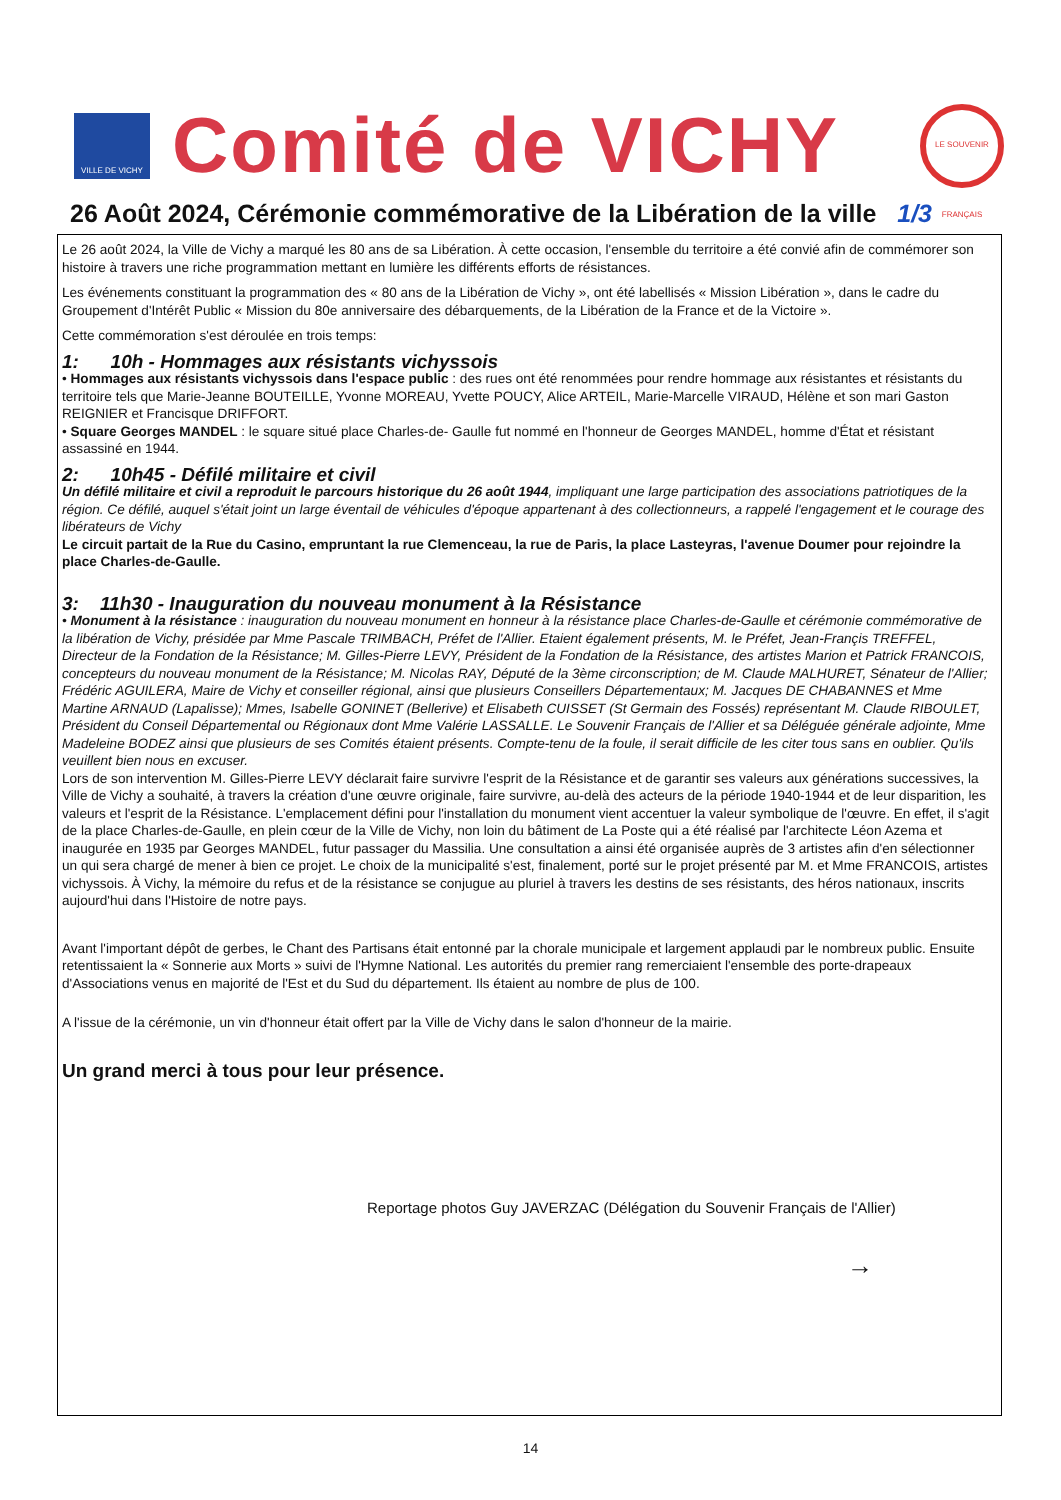VILLE DE VICHY
Comité de VICHY
LE SOUVENIR FRANÇAIS
26 Août 2024, Cérémonie commémorative de la Libération de la ville 1/3
Le 26 août 2024, la Ville de Vichy a marqué les 80 ans de sa Libération. À cette occasion, l'ensemble du territoire a été convié afin de commémorer son histoire à travers une riche programmation mettant en lumière les différents efforts de résistances.
Les événements constituant la programmation des « 80 ans de la Libération de Vichy », ont été labellisés « Mission Libération », dans le cadre du Groupement d'Intérêt Public « Mission du 80e anniversaire des débarquements, de la Libération de la France et de la Victoire ».
Cette commémoration s'est déroulée en trois temps:
1: 10h - Hommages aux résistants vichyssois
• Hommages aux résistants vichyssois dans l'espace public : des rues ont été renommées pour rendre hommage aux résistantes et résistants du territoire tels que Marie-Jeanne BOUTEILLE, Yvonne MOREAU, Yvette POUCY, Alice ARTEIL, Marie-Marcelle VIRAUD, Hélène et son mari Gaston REIGNIER et Francisque DRIFFORT.
• Square Georges MANDEL : le square situé place Charles-de- Gaulle fut nommé en l'honneur de Georges MANDEL, homme d'État et résistant assassiné en 1944.
2: 10h45 - Défilé militaire et civil
Un défilé militaire et civil a reproduit le parcours historique du 26 août 1944, impliquant une large participation des associations patriotiques de la région. Ce défilé, auquel s'était joint un large éventail de véhicules d'époque appartenant à des collectionneurs, a rappelé l'engagement et le courage des libérateurs de Vichy
Le circuit partait de la Rue du Casino, empruntant la rue Clemenceau, la rue de Paris, la place Lasteyras, l'avenue Doumer pour rejoindre la place Charles-de-Gaulle.
3: 11h30 - Inauguration du nouveau monument à la Résistance
• Monument à la résistance : inauguration du nouveau monument en honneur à la résistance place Charles-de-Gaulle et cérémonie commémorative de la libération de Vichy, présidée par Mme Pascale TRIMBACH, Préfet de l'Allier. Etaient également présents, M. le Préfet, Jean-Françis TREFFEL, Directeur de la Fondation de la Résistance; M. Gilles-Pierre LEVY, Président de la Fondation de la Résistance, des artistes Marion et Patrick FRANCOIS, concepteurs du nouveau monument de la Résistance; M. Nicolas RAY, Député de la 3ème circonscription; de M. Claude MALHURET, Sénateur de l'Allier; Frédéric AGUILERA, Maire de Vichy et conseiller régional, ainsi que plusieurs Conseillers Départementaux; M. Jacques DE CHABANNES et Mme Martine ARNAUD (Lapalisse); Mmes, Isabelle GONINET (Bellerive) et Elisabeth CUISSET (St Germain des Fossés) représentant M. Claude RIBOULET, Président du Conseil Départemental ou Régionaux dont Mme Valérie LASSALLE. Le Souvenir Français de l'Allier et sa Déléguée générale adjointe, Mme Madeleine BODEZ ainsi que plusieurs de ses Comités étaient présents. Compte-tenu de la foule, il serait difficile de les citer tous sans en oublier. Qu'ils veuillent bien nous en excuser.
Lors de son intervention M. Gilles-Pierre LEVY déclarait faire survivre l'esprit de la Résistance et de garantir ses valeurs aux générations successives, la Ville de Vichy a souhaité, à travers la création d'une œuvre originale, faire survivre, au-delà des acteurs de la période 1940-1944 et de leur disparition, les valeurs et l'esprit de la Résistance. L'emplacement défini pour l'installation du monument vient accentuer la valeur symbolique de l'œuvre. En effet, il s'agit de la place Charles-de-Gaulle, en plein cœur de la Ville de Vichy, non loin du bâtiment de La Poste qui a été réalisé par l'architecte Léon Azema et inaugurée en 1935 par Georges MANDEL, futur passager du Massilia. Une consultation a ainsi été organisée auprès de 3 artistes afin d'en sélectionner un qui sera chargé de mener à bien ce projet. Le choix de la municipalité s'est, finalement, porté sur le projet présenté par M. et Mme FRANCOIS, artistes vichyssois. À Vichy, la mémoire du refus et de la résistance se conjugue au pluriel à travers les destins de ses résistants, des héros nationaux, inscrits aujourd'hui dans l'Histoire de notre pays.
Avant l'important dépôt de gerbes, le Chant des Partisans était entonné par la chorale municipale et largement applaudi par le nombreux public. Ensuite retentissaient la « Sonnerie aux Morts » suivi de l'Hymne National. Les autorités du premier rang remerciaient l'ensemble des porte-drapeaux d'Associations venus en majorité de l'Est et du Sud du département. Ils étaient au nombre de plus de 100.
A l'issue de la cérémonie, un vin d'honneur était offert par la Ville de Vichy dans le salon d'honneur de la mairie.
Un grand merci à tous pour leur présence.
Reportage photos Guy JAVERZAC (Délégation du Souvenir Français de l'Allier)
→
14